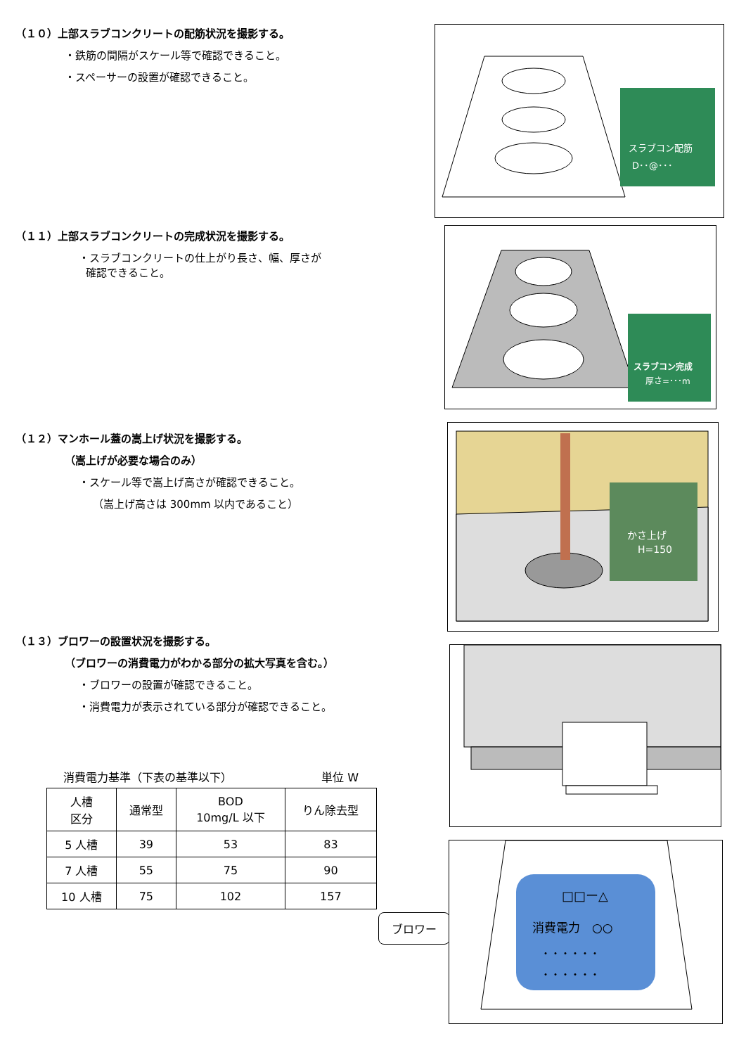（１０）上部スラブコンクリートの配筋状況を撮影する。
・鉄筋の間隔がスケール等で確認できること。
・スペーサーの設置が確認できること。
スラブコン配筋
D･･@･･･
（１１）上部スラブコンクリートの完成状況を撮影する。
・スラブコンクリートの仕上がり長さ、幅、厚さが
確認できること。
スラブコン完成
厚さ=･･･m
（１２）マンホール蓋の嵩上げ状況を撮影する。
（嵩上げが必要な場合のみ）
・スケール等で嵩上げ高さが確認できること。
（嵩上げ高さは 300mm 以内であること）
かさ上げ
H=150
（１３）ブロワーの設置状況を撮影する。
（ブロワーの消費電力がわかる部分の拡大写真を含む。）
・ブロワーの設置が確認できること。
・消費電力が表示されている部分が確認できること。
消費電力基準（下表の基準以下） 単位 W
| 人槽 区分 | 通常型 | BOD 10mg/L 以下 | りん除去型 |
| --- | --- | --- | --- |
| 5 人槽 | 39 | 53 | 83 |
| 7 人槽 | 55 | 75 | 90 |
| 10 人槽 | 75 | 102 | 157 |
ブロワー
□□ー△
消費電力　○○
・・・・・・
・・・・・・